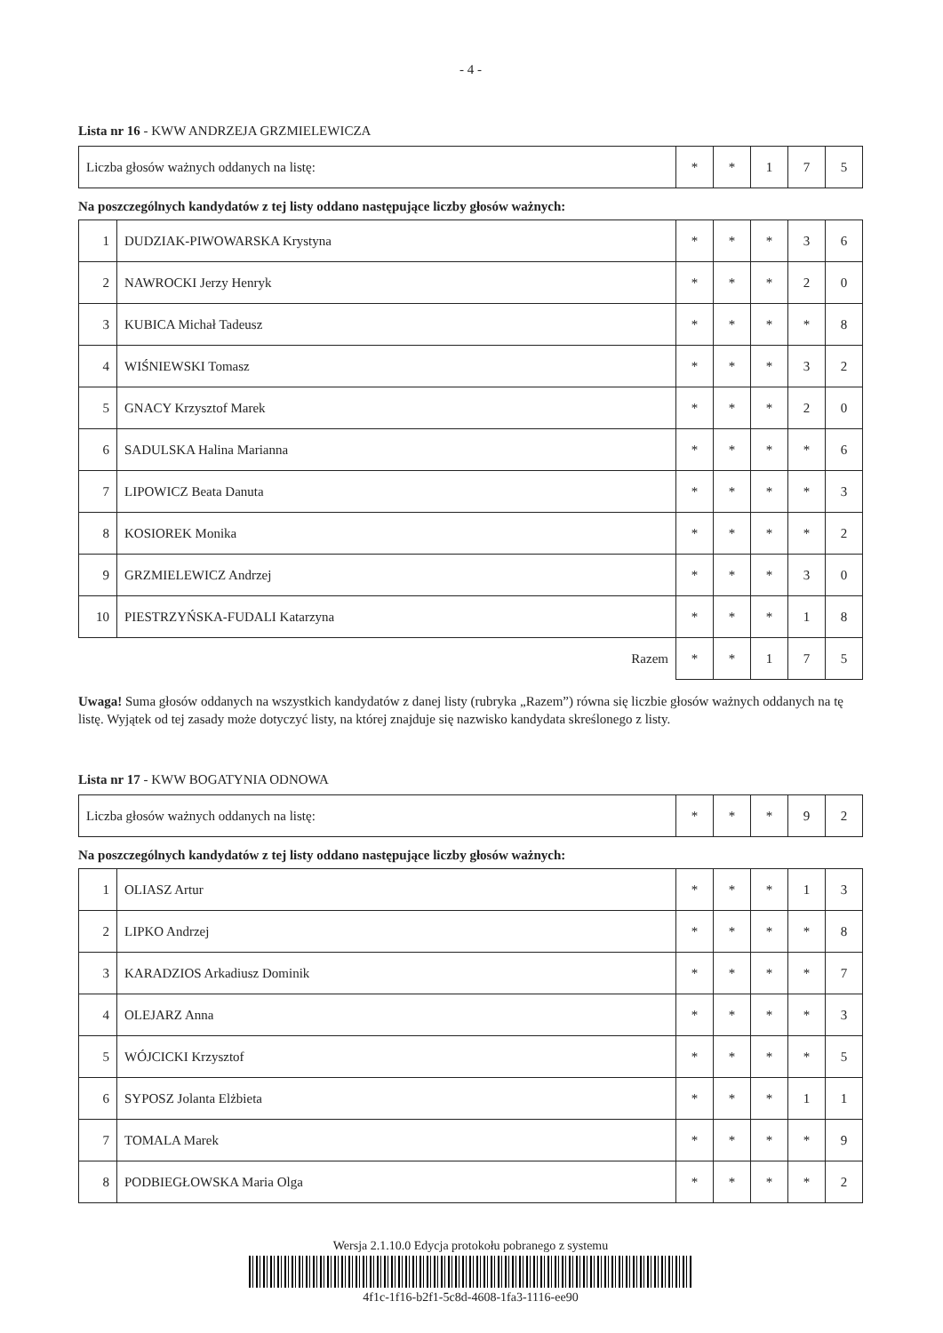- 4 -
Lista nr 16 - KWW ANDRZEJA GRZMIELEWICZA
| Liczba głosów ważnych oddanych na listę: | * | * | 1 | 7 | 5 |
Na poszczególnych kandydatów z tej listy oddano następujące liczby głosów ważnych:
| 1 | DUDZIAK-PIWOWARSKA Krystyna | * | * | * | 3 | 6 |
| 2 | NAWROCKI Jerzy Henryk | * | * | * | 2 | 0 |
| 3 | KUBICA Michał Tadeusz | * | * | * | * | 8 |
| 4 | WIŚNIEWSKI Tomasz | * | * | * | 3 | 2 |
| 5 | GNACY Krzysztof Marek | * | * | * | 2 | 0 |
| 6 | SADULSKA Halina Marianna | * | * | * | * | 6 |
| 7 | LIPOWICZ Beata Danuta | * | * | * | * | 3 |
| 8 | KOSIOREK Monika | * | * | * | * | 2 |
| 9 | GRZMIELEWICZ Andrzej | * | * | * | 3 | 0 |
| 10 | PIESTRZYŃSKA-FUDALI Katarzyna | * | * | * | 1 | 8 |
| Razem | | * | * | 1 | 7 | 5 |
Uwaga! Suma głosów oddanych na wszystkich kandydatów z danej listy (rubryka „Razem”) równa się liczbie głosów ważnych oddanych na tę listę. Wyjątek od tej zasady może dotyczyć listy, na której znajduje się nazwisko kandydata skreślonego z listy.
Lista nr 17 - KWW BOGATYNIA ODNOWA
| Liczba głosów ważnych oddanych na listę: | * | * | * | 9 | 2 |
Na poszczególnych kandydatów z tej listy oddano następujące liczby głosów ważnych:
| 1 | OLIASZ Artur | * | * | * | 1 | 3 |
| 2 | LIPKO Andrzej | * | * | * | * | 8 |
| 3 | KARADZIOS Arkadiusz Dominik | * | * | * | * | 7 |
| 4 | OLEJARZ Anna | * | * | * | * | 3 |
| 5 | WÓJCICKI Krzysztof | * | * | * | * | 5 |
| 6 | SYPOSZ Jolanta Elżbieta | * | * | * | 1 | 1 |
| 7 | TOMALA Marek | * | * | * | * | 9 |
| 8 | PODBIEGŁOWSKA Maria Olga | * | * | * | * | 2 |
Wersja 2.1.10.0 Edycja protokołu pobranego z systemu
4f1c-1f16-b2f1-5c8d-4608-1fa3-1116-ee90